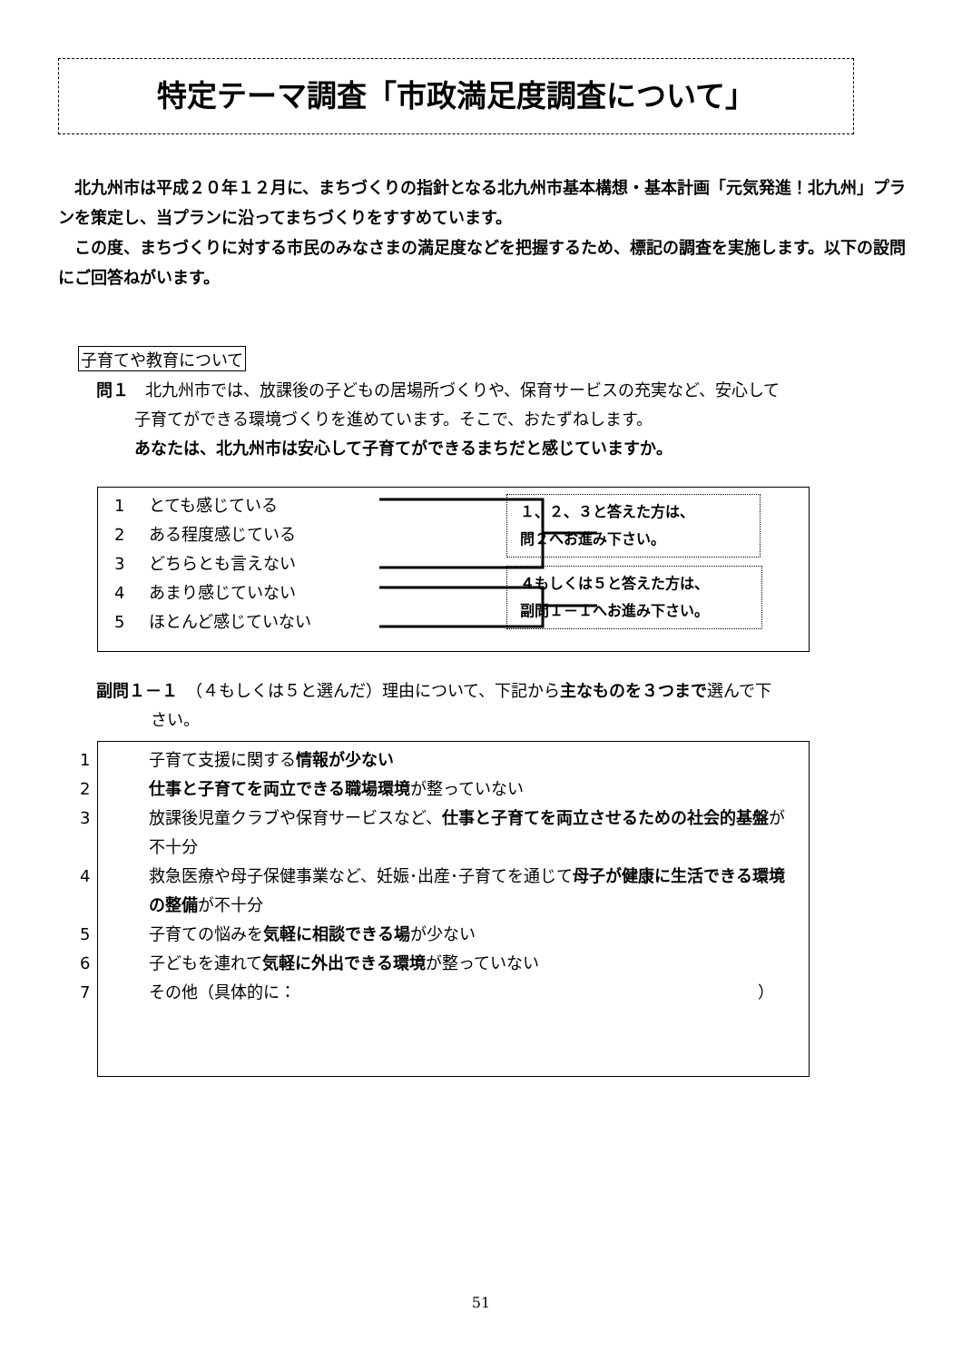特定テーマ調査「市政満足度調査について」
北九州市は平成２０年１２月に、まちづくりの指針となる北九州市基本構想・基本計画「元気発進！北九州」プランを策定し、当プランに沿ってまちづくりをすすめています。
この度、まちづくりに対する市民のみなさまの満足度などを把握するため、標記の調査を実施します。以下の設問にご回答ねがいます。
子育てや教育について
問１　北九州市では、放課後の子どもの居場所づくりや、保育サービスの充実など、安心して
　　 子育てができる環境づくりを進めています。そこで、おたずねします。
　　 あなたは、北九州市は安心して子育てができるまちだと感じていますか。
1 とても感じている
2 ある程度感じている
3 どちらとも言えない
4 あまり感じていない
5 ほとんど感じていない
１、２、３と答えた方は、
問２へお進み下さい。
４もしくは５と答えた方は、
副問１－１へお進み下さい。
副問１－１　（４もしくは５と選んだ）理由について、下記から主なものを３つまで選んで下
　　　 さい。
1 子育て支援に関する情報が少ない
2 仕事と子育てを両立できる職場環境が整っていない
3 放課後児童クラブや保育サービスなど、仕事と子育てを両立させるための社会的基盤が不十分
4 救急医療や母子保健事業など、妊娠･出産･子育てを通じて母子が健康に生活できる環境の整備が不十分
5 子育ての悩みを気軽に相談できる場が少ない
6 子どもを連れて気軽に外出できる環境が整っていない
7 その他（具体的に： ）
51